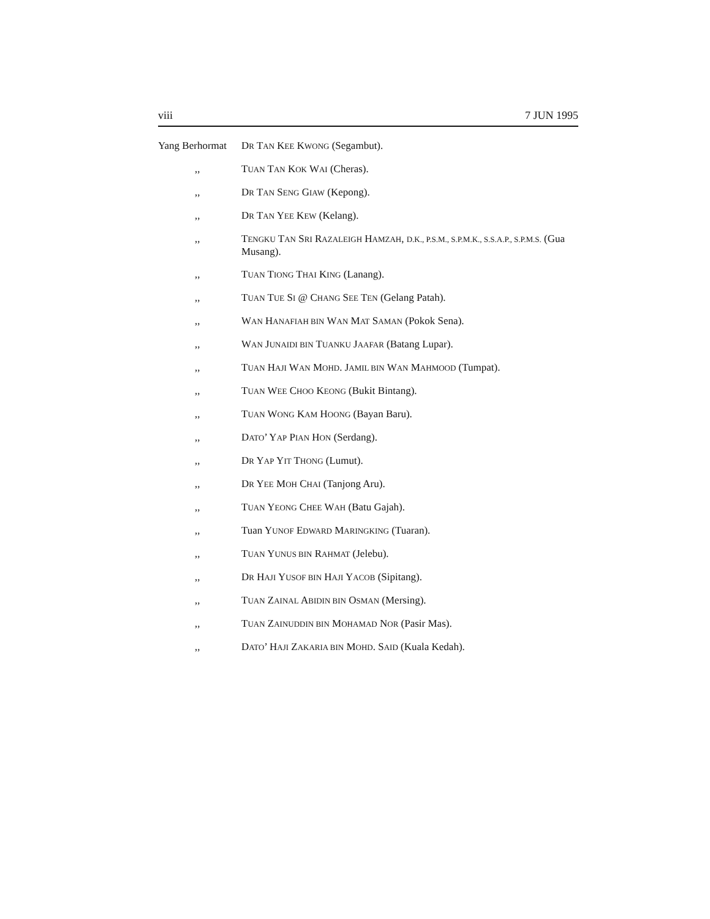viii 7 JUN 1995
Yang Berhormat
DR TAN KEE KWONG (Segambut).
,, TUAN TAN KOK WAI (Cheras).
,, DR TAN SENG GIAW (Kepong).
,, DR TAN YEE KEW (Kelang).
,, TENGKU TAN SRI RAZALEIGH HAMZAH, D.K., P.S.M., S.P.M.K., S.S.A.P., S.P.M.S. (Gua Musang).
,, TUAN TIONG THAI KING (Lanang).
,, TUAN TUE SI @ CHANG SEE TEN (Gelang Patah).
,, WAN HANAFIAH BIN WAN MAT SAMAN (Pokok Sena).
,, WAN JUNAIDI BIN TUANKU JAAFAR (Batang Lupar).
,, TUAN HAJI WAN MOHD. JAMIL BIN WAN MAHMOOD (Tumpat).
,, TUAN WEE CHOO KEONG (Bukit Bintang).
,, TUAN WONG KAM HOONG (Bayan Baru).
,, DATO’ YAP PIAN HON (Serdang).
,, DR YAP YIT THONG (Lumut).
,, DR YEE MOH CHAI (Tanjong Aru).
,, TUAN YEONG CHEE WAH (Batu Gajah).
,, Tuan YUNOF EDWARD MARINGKING (Tuaran).
,, TUAN YUNUS BIN RAHMAT (Jelebu).
,, DR HAJI YUSOF BIN HAJI YACOB (Sipitang).
,, TUAN ZAINAL ABIDIN BIN OSMAN (Mersing).
,, TUAN ZAINUDDIN BIN MOHAMAD NOR (Pasir Mas).
,, DATO’ HAJI ZAKARIA BIN MOHD. SAID (Kuala Kedah).